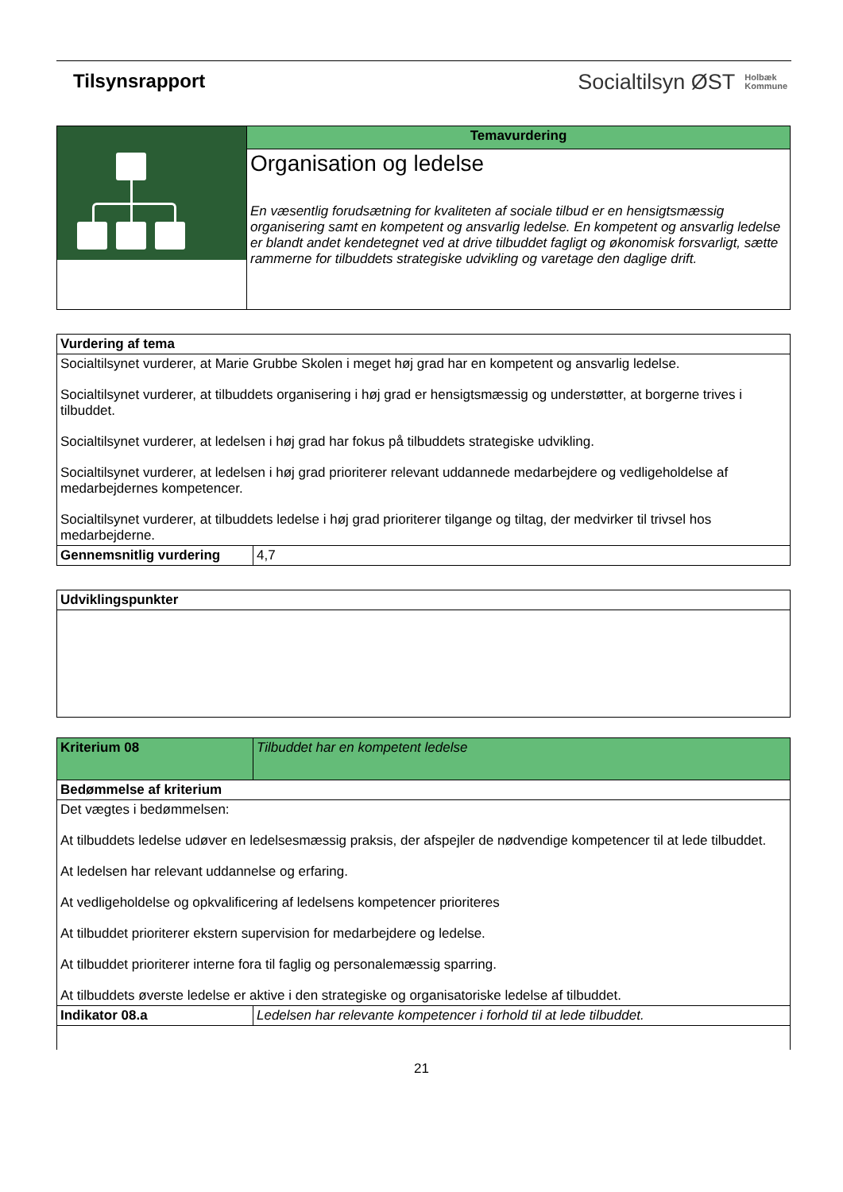Tilsynsrapport Socialtilsyn ØST Holbæk
Kommune
| | Temavurdering |
| | Organisation og ledelse En væsentlig forudsætning for kvaliteten af sociale tilbud er en hensigtsmæssig organisering samt en kompetent og ansvarlig ledelse. En kompetent og ansvarlig ledelse er blandt andet kendetegnet ved at drive tilbuddet fagligt og økonomisk forsvarligt, sætte rammerne for tilbuddets strategiske udvikling og varetage den daglige drift. |
| Vurdering af tema | |
| --- | --- |
| Socialtilsynet vurderer, at Marie Grubbe Skolen i meget høj grad har en kompetent og ansvarlig ledelse. Socialtilsynet vurderer, at tilbuddets organisering i høj grad er hensigtsmæssig og understøtter, at borgerne trives i tilbuddet. Socialtilsynet vurderer, at ledelsen i høj grad har fokus på tilbuddets strategiske udvikling. Socialtilsynet vurderer, at ledelsen i høj grad prioriterer relevant uddannede medarbejdere og vedligeholdelse af medarbejdernes kompetencer. Socialtilsynet vurderer, at tilbuddets ledelse i høj grad prioriterer tilgange og tiltag, der medvirker til trivsel hos medarbejderne. | |
| Gennemsnitlig vurdering | 4,7 |
| Udviklingspunkter |
| --- |
| Kriterium 08 | Tilbuddet har en kompetent ledelse |
| Bedømmelse af kriterium | |
| Det vægtes i bedømmelsen: At tilbuddets ledelse udøver en ledelsesmæssig praksis, der afspejler de nødvendige kompetencer til at lede tilbuddet. At ledelsen har relevant uddannelse og erfaring. At vedligeholdelse og opkvalificering af ledelsens kompetencer prioriteres At tilbuddet prioriterer ekstern supervision for medarbejdere og ledelse. At tilbuddet prioriterer interne fora til faglig og personalemæssig sparring. At tilbuddets øverste ledelse er aktive i den strategiske og organisatoriske ledelse af tilbuddet. | |
| Indikator 08.a | Ledelsen har relevante kompetencer i forhold til at lede tilbuddet. |
21